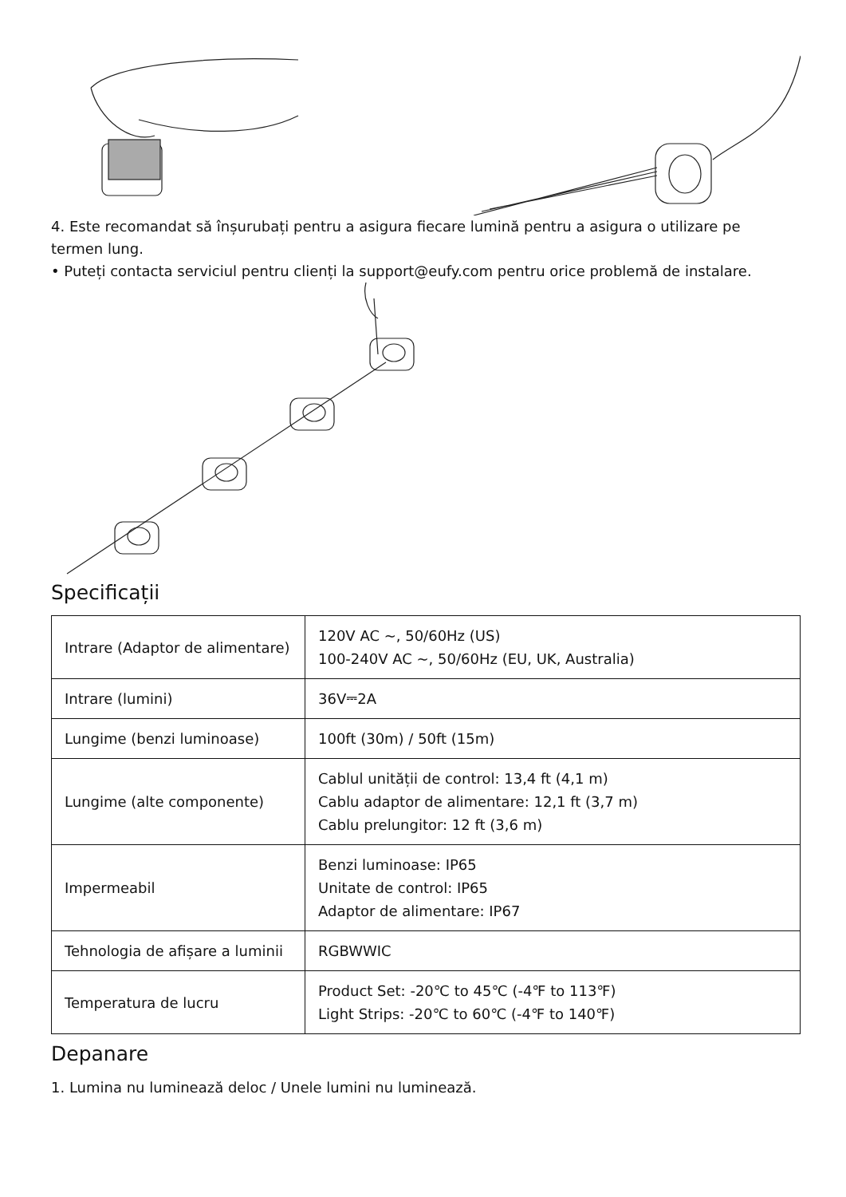4. Este recomandat să înșurubați pentru a asigura fiecare lumină pentru a asigura o utilizare pe termen lung.
• Puteți contacta serviciul pentru clienți la support@eufy.com pentru orice problemă de instalare.
Specificații
| Intrare (Adaptor de alimentare) | 120V AC ~, 50/60Hz (US) 100-240V AC ~, 50/60Hz (EU, UK, Australia) |
| Intrare (lumini) | 36V⎓2A |
| Lungime (benzi luminoase) | 100ft (30m) / 50ft (15m) |
| Lungime (alte componente) | Cablul unității de control: 13,4 ft (4,1 m) Cablu adaptor de alimentare: 12,1 ft (3,7 m) Cablu prelungitor: 12 ft (3,6 m) |
| Impermeabil | Benzi luminoase: IP65 Unitate de control: IP65 Adaptor de alimentare: IP67 |
| Tehnologia de afișare a luminii | RGBWWIC |
| Temperatura de lucru | Product Set: -20℃ to 45℃ (-4℉ to 113℉) Light Strips: -20℃ to 60℃ (-4℉ to 140℉) |
Depanare
1. Lumina nu luminează deloc / Unele lumini nu luminează.